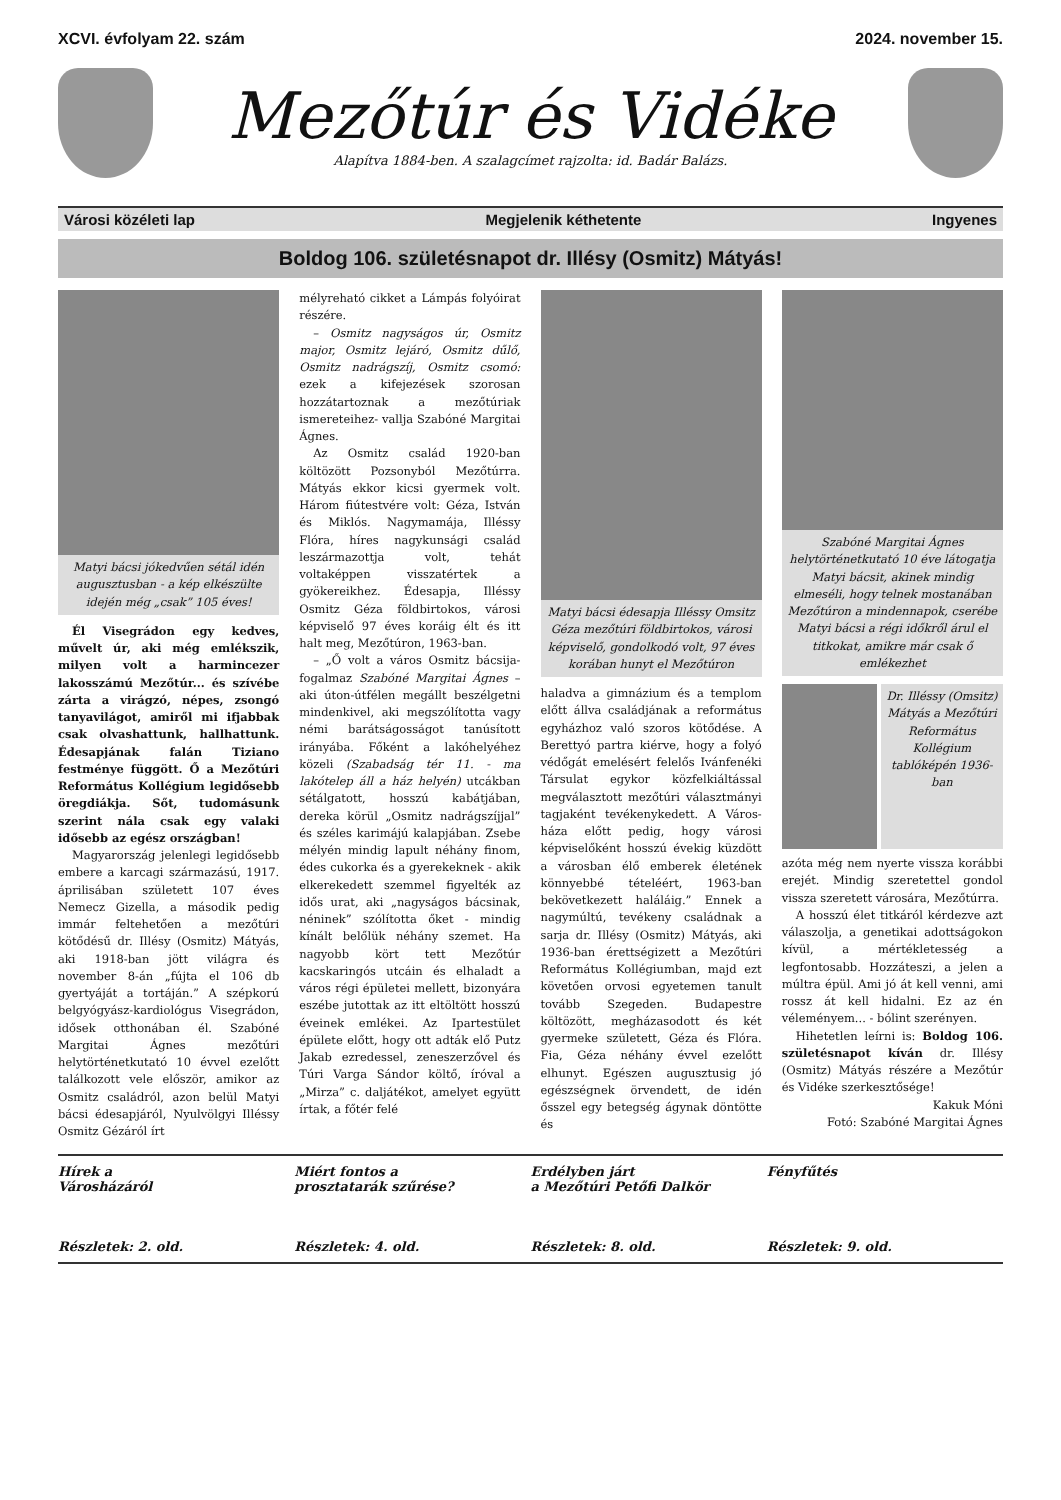XCVI. évfolyam 22. szám 2024. november 15.
Mezőtúr és Vidéke
Alapítva 1884-ben. A szalagcímet rajzolta: id. Badár Balázs.
Városi közéleti lap Megjelenik kéthetente Ingyenes
Boldog 106. születésnapot dr. Illésy (Osmitz) Mátyás!
Matyi bácsi jókedvűen sétál idén augusztusban - a kép elkészülte idején még „csak” 105 éves!
Él Visegrádon egy kedves, művelt úr, aki még emlékszik, milyen volt a harmincezer lakosszámú Mezőtúr... és szívébe zárta a virágzó, népes, zsongó tanyavilágot, amiről mi ifjabbak csak olvashattunk, hallhattunk. Édesapjának falán Tiziano festménye függött. Ő a Mezőtúri Református Kollégium legidősebb öregdiákja. Sőt, tudomásunk szerint nála csak egy valaki idősebb az egész országban!
Magyarország jelenlegi legidősebb embere a karcagi származású, 1917. áprilisában született 107 éves Nemecz Gizella, a második pedig immár feltehetően a mezőtúri kötődésű dr. Illésy (Osmitz) Mátyás, aki 1918-ban jött világra és november 8-án „fújta el 106 db gyertyáját a tortáján.” A szépkorú belgyógyász-kardiológus Visegrádon, idősek otthonában él. Szabóné Margitai Ágnes mezőtúri helytörténetkutató 10 évvel ezelőtt találkozott vele először, amikor az Osmitz családról, azon belül Matyi bácsi édesapjáról, Nyulvölgyi Illéssy Osmitz Gézáról írt
mélyreható cikket a Lámpás folyóirat részére.
– Osmitz nagyságos úr, Osmitz major, Osmitz lejáró, Osmitz dűlő, Osmitz nadrágszíj, Osmitz csomó: ezek a kifejezések szorosan hozzátartoznak a mezőtúriak ismereteihez- vallja Szabóné Margitai Ágnes.
Az Osmitz család 1920-ban költözött Pozsonyból Mezőtúrra. Mátyás ekkor kicsi gyermek volt. Három fiútestvére volt: Géza, István és Miklós. Nagymamája, Illéssy Flóra, híres nagykunsági család leszármazottja volt, tehát voltaképpen visszatértek a gyökereikhez. Édesapja, Illéssy Osmitz Géza földbirtokos, városi képviselő 97 éves koráig élt és itt halt meg, Mezőtúron, 1963-ban.
– „Ő volt a város Osmitz bácsija- fogalmaz Szabóné Margitai Ágnes – aki úton-útfélen megállt beszélgetni mindenkivel, aki megszólította vagy némi barátságosságot tanúsított irányába. Főként a lakóhelyéhez közeli (Szabadság tér 11. - ma lakótelep áll a ház helyén) utcákban sétálgatott, hosszú kabátjában, dereka körül „Osmitz nadrágszíjjal” és széles karimájú kalapjában. Zsebe mélyén mindig lapult néhány finom, édes cukorka és a gyerekeknek - akik elkerekedett szemmel figyelték az idős urat, aki „nagyságos bácsinak, néninek” szólította őket - mindig kínált belőlük néhány szemet. Ha nagyobb kört tett Mezőtúr kacskaringós utcáin és elhaladt a város régi épületei mellett, bizonyára eszébe jutottak az itt eltöltött hosszú éveinek emlékei. Az Ipartestület épülete előtt, hogy ott adták elő Putz Jakab ezredessel, zeneszerzővel és Túri Varga Sándor költő, íróval a „Mirza” c. daljátékot, amelyet együtt írtak, a főtér felé
Matyi bácsi édesapja Illéssy Omsitz Géza mezőtúri földbirtokos, városi képviselő, gondolkodó volt, 97 éves korában hunyt el Mezőtúron
haladva a gimnázium és a templom előtt állva családjának a református egyházhoz való szoros kötődése. A Berettyó partra kiérve, hogy a folyó védőgát emelésért felelős Ivánfenéki Társulat egykor közfelkiáltással megválasztott mezőtúri választmányi tagjaként tevékenykedett. A Város-háza előtt pedig, hogy városi képviselőként hosszú évekig küzdött a városban élő emberek életének könnyebbé tételéért, 1963-ban bekövetkezett haláláig.” Ennek a nagymúltú, tevékeny családnak a sarja dr. Illésy (Osmitz) Mátyás, aki 1936-ban érettségizett a Mezőtúri Református Kollégiumban, majd ezt követően orvosi egyetemen tanult tovább Szegeden. Budapestre költözött, megházasodott és két gyermeke született, Géza és Flóra. Fia, Géza néhány évvel ezelőtt elhunyt. Egészen augusztusig jó egészségnek örvendett, de idén ősszel egy betegség ágynak döntötte és
Szabóné Margitai Ágnes helytörténetkutató 10 éve látogatja Matyi bácsit, akinek mindig elmeséli, hogy telnek mostanában Mezőtúron a mindennapok, cserébe Matyi bácsi a régi időkről árul el titkokat, amikre már csak ő emlékezhet
Dr. Illéssy (Omsitz) Mátyás a Mezőtúri Református Kollégium tablóképén 1936-ban
azóta még nem nyerte vissza korábbi erejét. Mindig szeretettel gondol vissza szeretett városára, Mezőtúrra.
A hosszú élet titkáról kérdezve azt válaszolja, a genetikai adottságokon kívül, a mértékletesség a legfontosabb. Hozzáteszi, a jelen a múltra épül. Ami jó át kell venni, ami rossz át kell hidalni. Ez az én véleményem... - bólint szerényen.
Hihetetlen leírni is: Boldog 106. születésnapot kíván dr. Illésy (Osmitz) Mátyás részére a Mezőtúr és Vidéke szerkesztősége!
Kakuk Móni
Fotó: Szabóné Margitai Ágnes
Hírek a
Városházáról
Részletek: 2. old.
Miért fontos a
prosztatarák szűrése?
Részletek: 4. old.
Erdélyben járt
a Mezőtúri Petőfi Dalkör
Részletek: 8. old.
Fényfűtés
Részletek: 9. old.